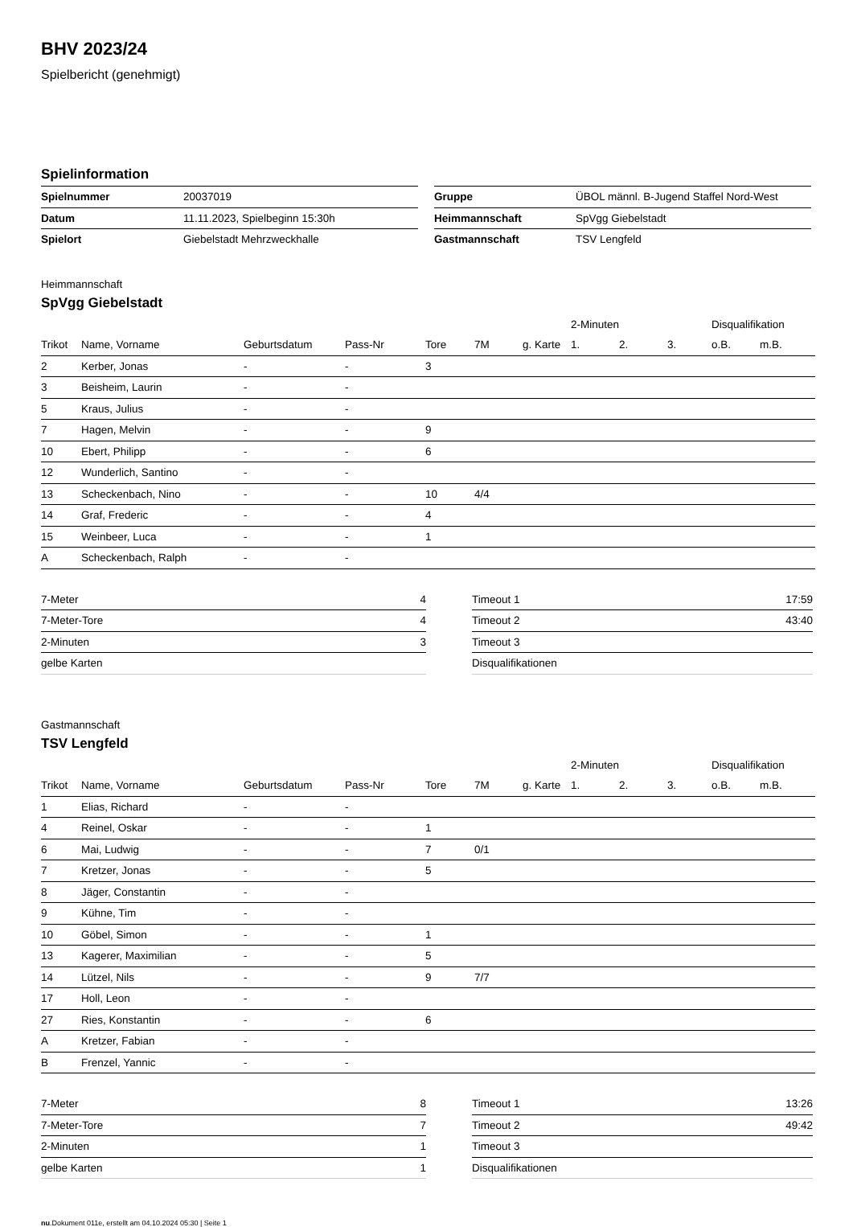BHV 2023/24
Spielbericht (genehmigt)
Spielinformation
| Spielnummer | 20037019 |
| Datum | 11.11.2023, Spielbeginn 15:30h |
| Spielort | Giebelstadt Mehrzweckhalle |
| Gruppe | ÜBOL männl. B-Jugend Staffel Nord-West |
| Heimmannschaft | SpVgg Giebelstadt |
| Gastmannschaft | TSV Lengfeld |
Heimmannschaft
SpVgg Giebelstadt
| | | | | | | | 2-Minuten | | | Disqualifikation | |
| --- | --- | --- | --- | --- | --- | --- | --- | --- | --- | --- | --- |
| Trikot | Name, Vorname | Geburtsdatum | Pass-Nr | Tore | 7M | g. Karte | 1. | 2. | 3. | o.B. | m.B. |
| 2 | Kerber, Jonas | - | - | 3 | | | | | | | |
| 3 | Beisheim, Laurin | - | - | | | | | | | | |
| 5 | Kraus, Julius | - | - | | | | | | | | |
| 7 | Hagen, Melvin | - | - | 9 | | | | | | | |
| 10 | Ebert, Philipp | - | - | 6 | | | | | | | |
| 12 | Wunderlich, Santino | - | - | | | | | | | | |
| 13 | Scheckenbach, Nino | - | - | 10 | 4/4 | | | | | | |
| 14 | Graf, Frederic | - | - | 4 | | | | | | | |
| 15 | Weinbeer, Luca | - | - | 1 | | | | | | | |
| A | Scheckenbach, Ralph | - | - | | | | | | | | |
| 7-Meter | 4 |
| 7-Meter-Tore | 4 |
| 2-Minuten | 3 |
| gelbe Karten | |
| Timeout 1 | 17:59 |
| Timeout 2 | 43:40 |
| Timeout 3 | |
| Disqualifikationen | |
Gastmannschaft
TSV Lengfeld
| | | | | | | | 2-Minuten | | | Disqualifikation | |
| --- | --- | --- | --- | --- | --- | --- | --- | --- | --- | --- | --- |
| Trikot | Name, Vorname | Geburtsdatum | Pass-Nr | Tore | 7M | g. Karte | 1. | 2. | 3. | o.B. | m.B. |
| 1 | Elias, Richard | - | - | | | | | | | | |
| 4 | Reinel, Oskar | - | - | 1 | | | | | | | |
| 6 | Mai, Ludwig | - | - | 7 | 0/1 | | | | | | |
| 7 | Kretzer, Jonas | - | - | 5 | | | | | | | |
| 8 | Jäger, Constantin | - | - | | | | | | | | |
| 9 | Kühne, Tim | - | - | | | | | | | | |
| 10 | Göbel, Simon | - | - | 1 | | | | | | | |
| 13 | Kagerer, Maximilian | - | - | 5 | | | | | | | |
| 14 | Lützel, Nils | - | - | 9 | 7/7 | | | | | | |
| 17 | Holl, Leon | - | - | | | | | | | | |
| 27 | Ries, Konstantin | - | - | 6 | | | | | | | |
| A | Kretzer, Fabian | - | - | | | | | | | | |
| B | Frenzel, Yannic | - | - | | | | | | | | |
| 7-Meter | 8 |
| 7-Meter-Tore | 7 |
| 2-Minuten | 1 |
| gelbe Karten | 1 |
| Timeout 1 | 13:26 |
| Timeout 2 | 49:42 |
| Timeout 3 | |
| Disqualifikationen | |
nu.Dokument 011e, erstellt am 04.10.2024 05:30 | Seite 1